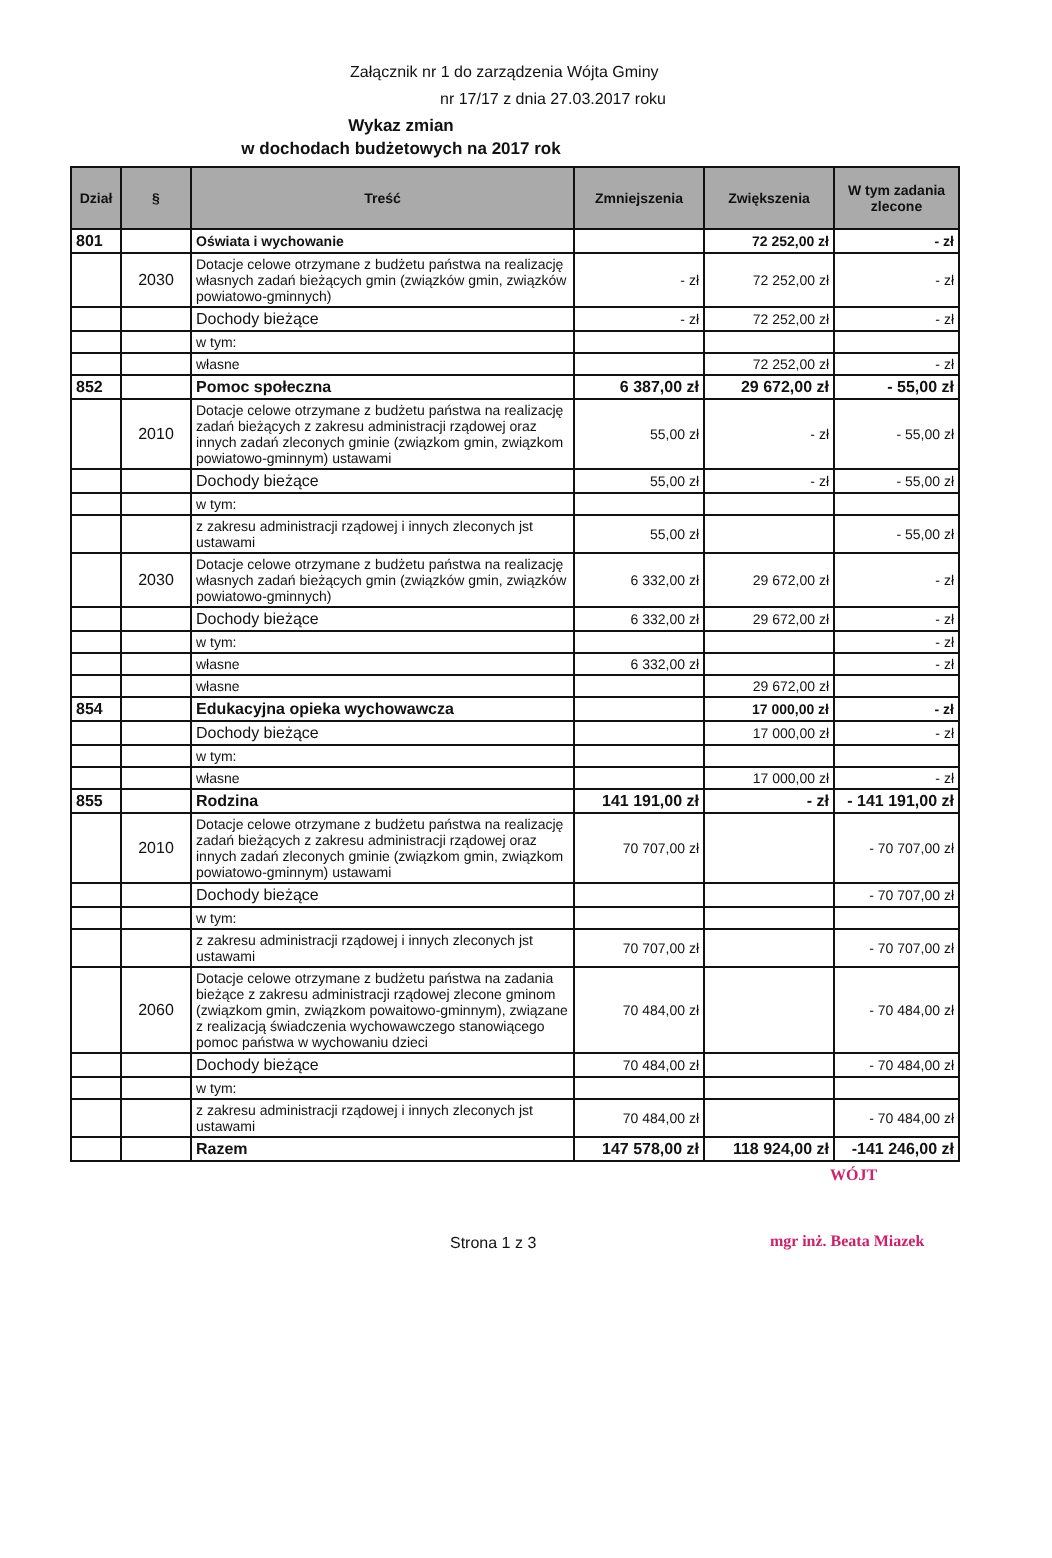Załącznik nr 1 do zarządzenia Wójta Gminy
nr 17/17 z dnia 27.03.2017 roku
Wykaz zmian
w dochodach budżetowych na 2017 rok
| Dział | § | Treść | Zmniejszenia | Zwiększenia | W tym zadania zlecone |
| --- | --- | --- | --- | --- | --- |
| 801 | | Oświata i wychowanie | | 72 252,00 zł | - zł |
| | 2030 | Dotacje celowe otrzymane z budżetu państwa na realizację własnych zadań bieżących gmin (związków gmin, związków powiatowo-gminnych) | - zł | 72 252,00 zł | - zł |
| | | Dochody bieżące | - zł | 72 252,00 zł | - zł |
| | | w tym: | | | |
| | | własne | | 72 252,00 zł | - zł |
| 852 | | Pomoc społeczna | 6 387,00 zł | 29 672,00 zł | - 55,00 zł |
| | 2010 | Dotacje celowe otrzymane z budżetu państwa na realizację zadań bieżących z zakresu administracji rządowej oraz innych zadań zleconych gminie (związkom gmin, związkom powiatowo-gminnym) ustawami | 55,00 zł | - zł | - 55,00 zł |
| | | Dochody bieżące | 55,00 zł | - zł | - 55,00 zł |
| | | w tym: | | | |
| | | z zakresu administracji rządowej i innych zleconych jst ustawami | 55,00 zł | | - 55,00 zł |
| | 2030 | Dotacje celowe otrzymane z budżetu państwa na realizację własnych zadań bieżących gmin (związków gmin, związków powiatowo-gminnych) | 6 332,00 zł | 29 672,00 zł | - zł |
| | | Dochody bieżące | 6 332,00 zł | 29 672,00 zł | - zł |
| | | w tym: | | | - zł |
| | | własne | 6 332,00 zł | | - zł |
| | | własne | | 29 672,00 zł | |
| 854 | | Edukacyjna opieka wychowawcza | | 17 000,00 zł | - zł |
| | | Dochody bieżące | | 17 000,00 zł | - zł |
| | | w tym: | | | |
| | | własne | | 17 000,00 zł | - zł |
| 855 | | Rodzina | 141 191,00 zł | - zł | - 141 191,00 zł |
| | 2010 | Dotacje celowe otrzymane z budżetu państwa na realizację zadań bieżących z zakresu administracji rządowej oraz innych zadań zleconych gminie (związkom gmin, związkom powiatowo-gminnym) ustawami | 70 707,00 zł | | - 70 707,00 zł |
| | | Dochody bieżące | | | - 70 707,00 zł |
| | | w tym: | | | |
| | | z zakresu administracji rządowej i innych zleconych jst ustawami | 70 707,00 zł | | - 70 707,00 zł |
| | 2060 | Dotacje celowe otrzymane z budżetu państwa na zadania bieżące z zakresu administracji rządowej zlecone gminom (związkom gmin, związkom powaitowo-gminnym), związane z realizacją świadczenia wychowawczego stanowiącego pomoc państwa w wychowaniu dzieci | 70 484,00 zł | | - 70 484,00 zł |
| | | Dochody bieżące | 70 484,00 zł | | - 70 484,00 zł |
| | | w tym: | | | |
| | | z zakresu administracji rządowej i innych zleconych jst ustawami | 70 484,00 zł | | - 70 484,00 zł |
| | | Razem | 147 578,00 zł | 118 924,00 zł | -141 246,00 zł |
WÓJT
Strona 1 z 3
mgr inż. Beata Miazek